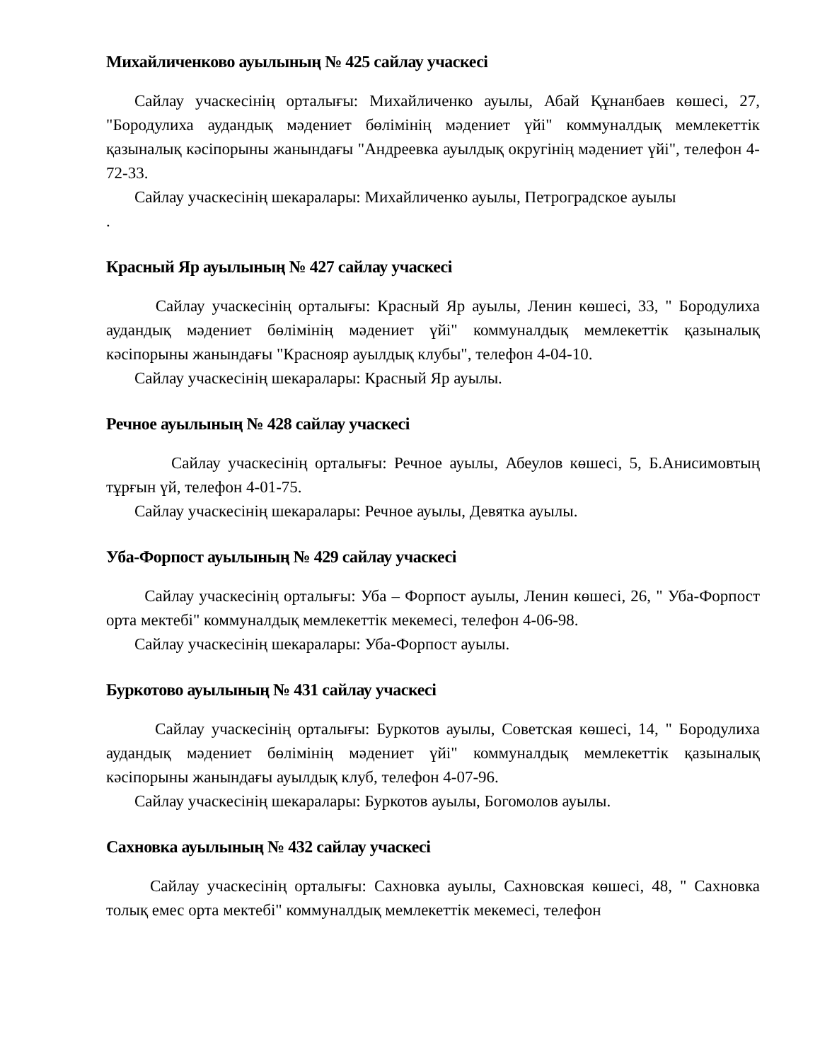Михайличенково ауылының № 425 сайлау учаскесі
Сайлау учаскесінің орталығы: Михайличенко ауылы, Абай Құнанбаев көшесі, 27, "Бородулиха аудандық мәдениет бөлімінің мәдениет үйі" коммуналдық мемлекеттік қазыналық кәсіпорыны жанындағы "Андреевка ауылдық округінің мәдениет үйі", телефон 4-72-33.
Сайлау учаскесінің шекаралары: Михайличенко ауылы, Петроградское ауылы
.
Красный Яр ауылының № 427 сайлау учаскесі
Сайлау учаскесінің орталығы: Красный Яр ауылы, Ленин көшесі, 33, " Бородулиха аудандық мәдениет бөлімінің мәдениет үйі" коммуналдық мемлекеттік қазыналық кәсіпорыны жанындағы "Краснояр ауылдық клубы", телефон 4-04-10.
Сайлау учаскесінің шекаралары: Красный Яр ауылы.
Речное ауылының № 428 сайлау учаскесі
Сайлау учаскесінің орталығы: Речное ауылы, Абеулов көшесі, 5, Б.Анисимовтың тұрғын үй, телефон 4-01-75.
Сайлау учаскесінің шекаралары: Речное ауылы, Девятка ауылы.
Уба-Форпост ауылының № 429 сайлау учаскесі
Сайлау учаскесінің орталығы: Уба – Форпост ауылы, Ленин көшесі, 26, " Уба-Форпост орта мектебі" коммуналдық мемлекеттік мекемесі, телефон 4-06-98.
Сайлау учаскесінің шекаралары: Уба-Форпост ауылы.
Буркотово ауылының № 431 сайлау учаскесі
Сайлау учаскесінің орталығы: Буркотов ауылы, Советская көшесі, 14, " Бородулиха аудандық мәдениет бөлімінің мәдениет үйі" коммуналдық мемлекеттік қазыналық кәсіпорыны жанындағы ауылдық клуб, телефон 4-07-96.
Сайлау учаскесінің шекаралары: Буркотов ауылы, Богомолов ауылы.
Сахновка ауылының № 432 сайлау учаскесі
Сайлау учаскесінің орталығы: Сахновка ауылы, Сахновская көшесі, 48, " Сахновка толық емес орта мектебі" коммуналдық мемлекеттік мекемесі, телефон